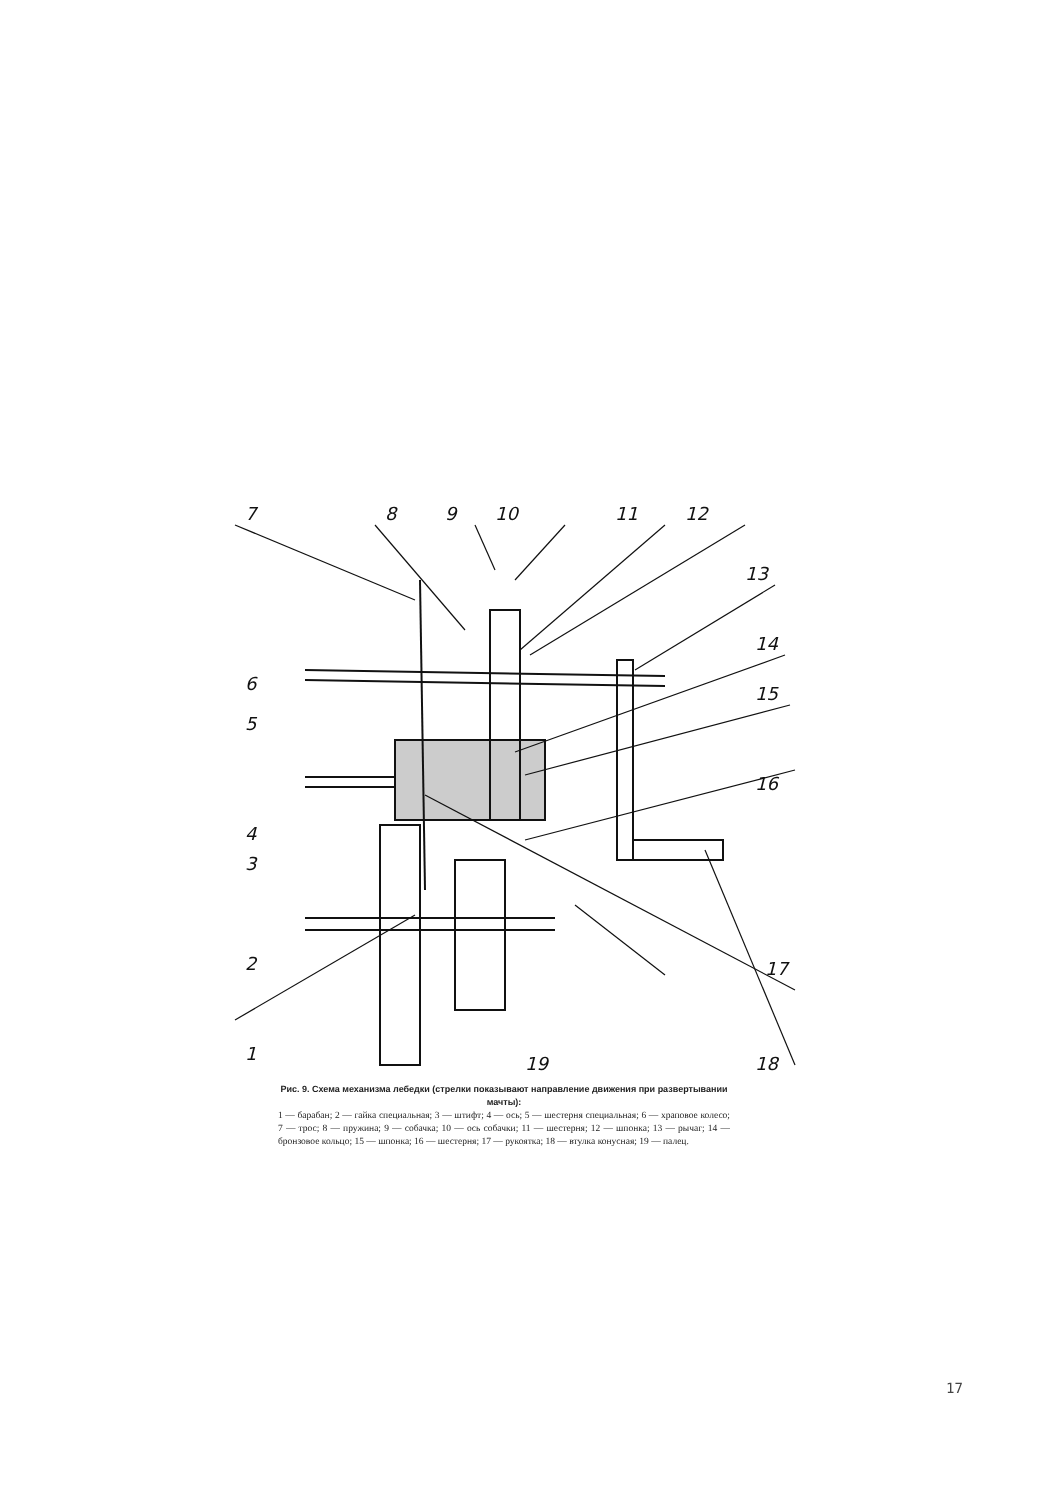7
8
9
10
11
12
13
14
15
16
17
18
19
1
2
3
4
5
6
Рис. 9. Схема механизма лебедки (стрелки показывают направление движения при развертывании мачты):
1 — барабан; 2 — гайка специальная; 3 — штифт; 4 — ось; 5 — шестерня специальная; 6 — храповое колесо; 7 — трос; 8 — пружина; 9 — собачка; 10 — ось собачки; 11 — шестерня; 12 — шпонка; 13 — рычаг; 14 — бронзовое кольцо; 15 — шпонка; 16 — шестерня; 17 — рукоятка; 18 — втулка конусная; 19 — палец.
17